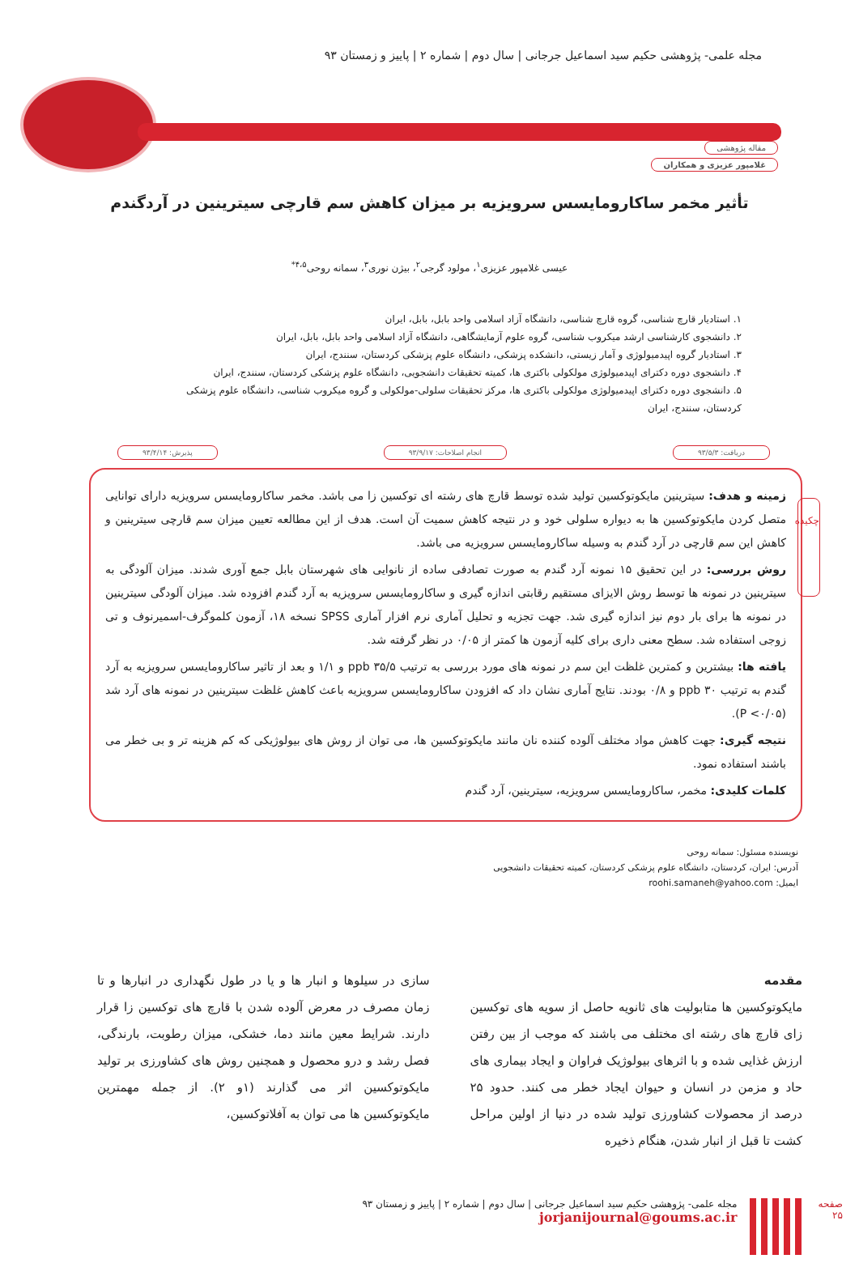مجله علمی- پژوهشی حکیم سید اسماعیل جرجانی | سال دوم | شماره ۲ | پاییز و زمستان ۹۳
مقاله پژوهشی
غلامپور عزیزی و همکاران
تأثیر مخمر ساکارومایسس سرویزیه بر میزان کاهش سم قارچی سیترینین در آردگندم
عیسی غلامپور عزیزی<sup>۱</sup>، مولود گرجی<sup>۲</sup>، بیژن نوری<sup>۳</sup>، سمانه روحی<sup>۴،۵*</sup>
۱. استادیار قارچ شناسی، گروه قارچ شناسی، دانشگاه آزاد اسلامی واحد بابل، بابل، ایران
۲. دانشجوی کارشناسی ارشد میکروب شناسی، گروه علوم آزمایشگاهی، دانشگاه آزاد اسلامی واحد بابل، بابل، ایران
۳. استادیار گروه اپیدمیولوژی و آمار زیستی، دانشکده پزشکی، دانشگاه علوم پزشکی کردستان، سنندج، ایران
۴. دانشجوی دوره دکترای اپیدمیولوژی مولکولی باکتری ها، کمیته تحقیقات دانشجویی، دانشگاه علوم پزشکی کردستان، سنندج، ایران
۵. دانشجوی دوره دکترای اپیدمیولوژی مولکولی باکتری ها، مرکز تحقیقات سلولی-مولکولی و گروه میکروب شناسی، دانشگاه علوم پزشکی کردستان، سنندج، ایران
دریافت: ۹۳/۵/۳ انجام اصلاحات: ۹۳/۹/۱۷ پذیرش: ۹۳/۴/۱۴
چکیده
زمینه و هدف: سیترینین مایکوتوکسین تولید شده توسط قارچ های رشته ای توکسین زا می باشد. مخمر ساکارومایسس سرویزیه دارای توانایی متصل کردن مایکوتوکسین ها به دیواره سلولی خود و در نتیجه کاهش سمیت آن است. هدف از این مطالعه تعیین میزان سم قارچی سیترینین و کاهش این سم قارچی در آرد گندم به وسیله ساکارومایسس سرویزیه می باشد.
روش بررسی: در این تحقیق ۱۵ نمونه آرد گندم به صورت تصادفی ساده از نانوایی های شهرستان بابل جمع آوری شدند. میزان آلودگی به سیترینین در نمونه ها توسط روش الایزای مستقیم رقابتی اندازه گیری و ساکارومایسس سرویزیه به آرد گندم افزوده شد. میزان آلودگی سیترینین در نمونه ها برای بار دوم نیز اندازه گیری شد. جهت تجزیه و تحلیل آماری نرم افزار آماری SPSS نسخه ۱۸، آزمون کلموگرف-اسمیرنوف و تی زوجی استفاده شد. سطح معنی داری برای کلیه آزمون ها کمتر از ۰/۰۵ در نظر گرفته شد.
یافته ها: بیشترین و کمترین غلظت این سم در نمونه های مورد بررسی به ترتیب ppb ۳۵/۵ و ۱/۱ و بعد از تاثیر ساکارومایسس سرویزیه به آرد گندم به ترتیب ppb ۳۰ و ۰/۸ بودند. نتایج آماری نشان داد که افزودن ساکارومایسس سرویزیه باعث کاهش غلظت سیترینین در نمونه های آرد شد (P <۰/۰۵).
نتیجه گیری: جهت کاهش مواد مختلف آلوده کننده نان مانند مایکوتوکسین ها، می توان از روش های بیولوژیکی که کم هزینه تر و بی خطر می باشند استفاده نمود.
کلمات کلیدی: مخمر، ساکارومایسس سرویزیه، سیترینین، آرد گندم
نویسنده مسئول: سمانه روحی
آدرس: ایران، کردستان، دانشگاه علوم پزشکی کردستان، کمیته تحقیقات دانشجویی
ایمیل: roohi.samaneh@yahoo.com
مقدمه
مایکوتوکسین ها متابولیت های ثانویه حاصل از سویه های توکسین زای قارچ های رشته ای مختلف می باشند که موجب از بین رفتن ارزش غذایی شده و با اثرهای بیولوژیک فراوان و ایجاد بیماری های حاد و مزمن در انسان و حیوان ایجاد خطر می کنند. حدود ۲۵ درصد از محصولات کشاورزی تولید شده در دنیا از اولین مراحل کشت تا قبل از انبار شدن، هنگام ذخیره
سازی در سیلوها و انبار ها و یا در طول نگهداری در انبارها و تا زمان مصرف در معرض آلوده شدن با قارچ های توکسین زا قرار دارند. شرایط معین مانند دما، خشکی، میزان رطوبت، بارندگی، فصل رشد و درو محصول و همچنین روش های کشاورزی بر تولید مایکوتوکسین اثر می گذارند (۱و ۲). از جمله مهمترین مایکوتوکسین ها می توان به آفلاتوکسین،
صفحه
۲۵
مجله علمی- پژوهشی حکیم سید اسماعیل جرجانی | سال دوم | شماره ۲ | پاییز و زمستان ۹۳
jorjanijournal@goums.ac.ir